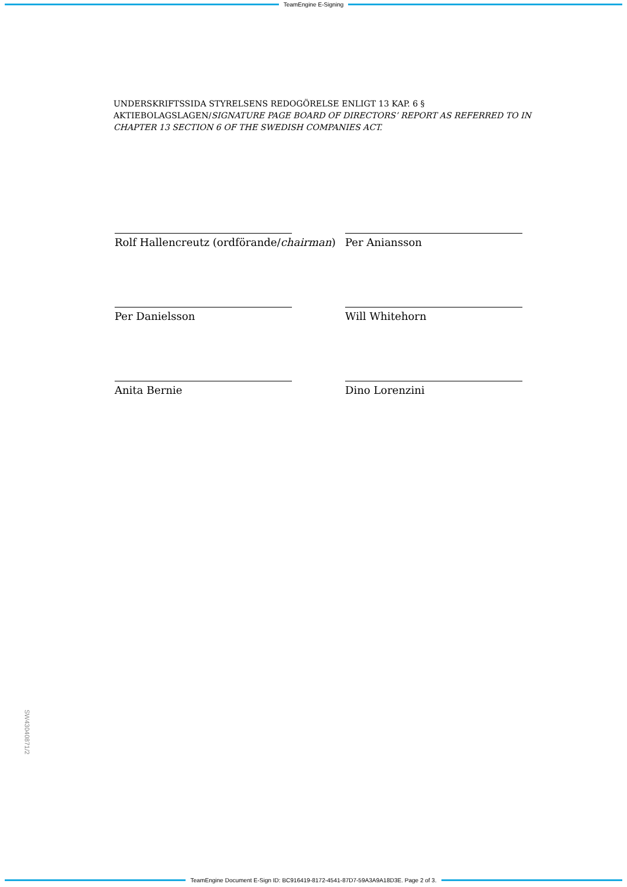TeamEngine E-Signing
UNDERSKRIFTSSIDA STYRELSENS REDOGÖRELSE ENLIGT 13 KAP. 6 §
AKTIEBOLAGSLAGEN/SIGNATURE PAGE BOARD OF DIRECTORS’ REPORT AS REFERRED TO IN CHAPTER 13 SECTION 6 OF THE SWEDISH COMPANIES ACT.
Rolf Hallencreutz (ordförande/chairman)
Per Aniansson
Per Danielsson
Will Whitehorn
Anita Bernie
Dino Lorenzini
SW43040871/2
TeamEngine Document E-Sign ID: BC916419-8172-4541-87D7-59A3A9A18D3E. Page 2 of 3.